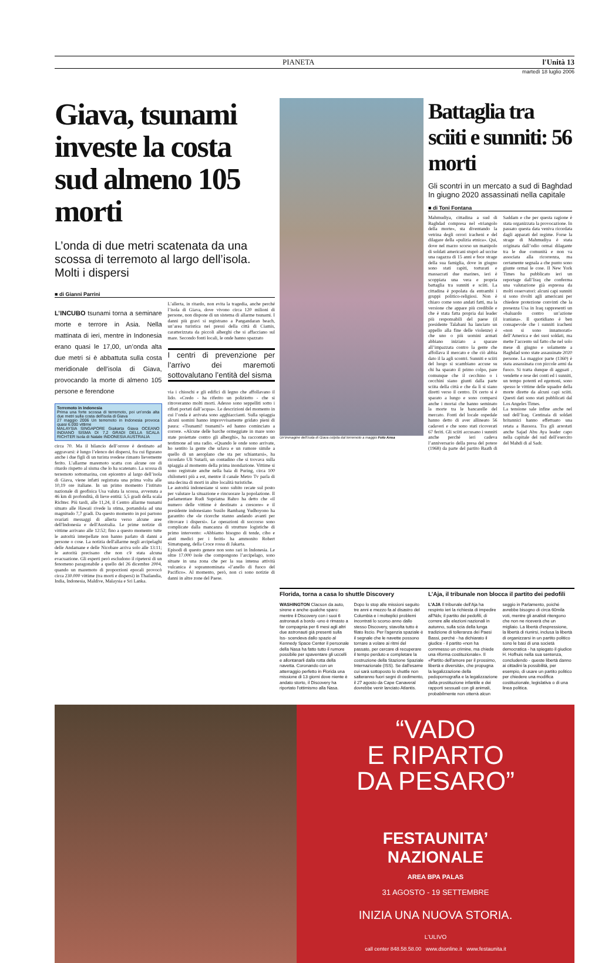PIANETA l'Unità 13
martedì 18 luglio 2006
Giava, tsunami investe la costa sud almeno 105 morti
L’onda di due metri scatenata da una scossa di terremoto al largo dell’isola. Molti i dispersi
■ di Gianni Parrini
L’INCUBO tsunami torna a seminare morte e terrore in Asia. Nella mattinata di ieri, mentre in Indonesia erano quasi le 17,00, un’onda alta due metri si è abbattuta sulla costa meridionale dell’isola di Giava, provocando la morte di almeno 105 persone e ferendone
Terremoto in Indonesia
Prima una forte scossa di terremoto, poi un'onda alta due metri sulla costa dell'isola di Giava
27 maggio 2006 Un terremoto in Indonesia provoca quasi 6.000 vittime
MALAYSIA SINGAPORE Giakarta Giava OCEANO INDIANO SISMA DI 7,2 GRADI DELLA SCALA RICHTER Isola di Natale INDONESIA AUSTRALIA
circa 70. Ma il bilancio dell’orrore è destinato ad aggravarsi: è lungo l’elenco dei dispersi, fra cui figurano anche i due figli di un turista svedese rimasto lievemente ferito. L’allarme maremoto scatta con alcune ore di ritardo rispetto al sisma che lo ha scatenato. La scossa di terremoto sottomarina, con epicentro al largo dell’isola di Giava, viene infatti registrata una prima volta alle 10,19 ore italiane. In un primo momento l’istituto nazionale di geofisica Usa valuta la scossa, avvenuta a 46 km di profondità, di lieve entità: 5,5 gradi della scala Richter. Più tardi, alle 11,24, il Centro allarme tsunami situato alle Hawaii rivede la stima, portandola ad una magnitudo 7,7 gradi. Da questo momento in poi partono svariati messaggi di allerta verso alcune aree dell'Indonesia e dell'Australia. Le prime notizie di vittime arrivano alle 12:52; fino a questo momento tutte le autorità interpellate non hanno parlato di danni a persone o cose. La notizia dell'allarme negli arcipelaghi delle Andamane e delle Nicobare arriva solo alle 13:11; le autorità precisano che non c'è stata alcuna evacuazione. Gli esperti però escludono il ripetersi di un fenomeno paragonabile a quello del 26 dicembre 2004, quando un maremoto di proporzioni epocali provocò circa 230.000 vittime (tra morti e dispersi) in Thailandia, India, Indonesia, Maldive, Malaysia e Sri Lanka.
L’allerta, in ritardo, non evita la tragedia, anche perché l’isola di Giava, dove vivono circa 120 milioni di persone, non dispone di un sistema di allarme tsunami. I danni più gravi si registrano a Pangandaran beach, un’area turistica nei pressi della città di Ciamis, caratterizzata da piccoli alberghi che si affacciano sul mare. Secondo fonti locali, le onde hanno spazzato
I centri di prevenzione per l’arrivo dei maremoti sottovalutano l’entità del sisma
via i chioschi e gli edifici di legno che affollavano il lido. «Credo - ha riferito un poliziotto - che si ritroveranno molti morti. Adesso sono seppelliti sotto i rifiuti portati dall’acqua». Le descrizioni del momento in cui l’onda è arrivata sono agghiaccianti. Sulla spiaggia alcuni uomini hanno improvvisamente gridato pieni di paura: «Tsunami! tsunami!» ed hanno cominciato a correre. «Alcune delle barche ormeggiate in mare sono state proiettate contro gli alberghi», ha raccontato un testimone ad una radio. «Quando le onde sono arrivate, ho sentito la gente che urlava e un rumore simile a quello di un aeroplano che sta per schiantarsi», ha ricordato Uli Sutarli, un contadino che si trovava sulla spiaggia al momento della prima inondazione. Vittime si sono registrate anche nella baia di Puring, circa 100 chilometri più a est, mentre il canale Metro Tv parla di una decina di morti in altre località turistiche.
Le autorità indonesiane si sono subito recate sul posto per valutare la situazione e rincuorare la popolazione. Il parlamentare Rudi Supriatna Bahro ha detto che «il numero delle vittime è destinato a crescere» e il presidente indonesiano Susilo Bambang Yudhoyono ha garantito che «le ricerche stanno andando avanti per ritrovare i dispersi». Le operazioni di soccorso sono complicate dalla mancanza di strutture logistiche di primo intervento: «Abbiamo bisogno di tende, cibo e aiuti medici per i feriti» ha ammonito Robert Simatupang, della Croce rossa di Jakarta.
Episodi di questo genere non sono rari in Indonesia. Le oltre 17.000 isole che compongono l’arcipelago, sono situate in una zona che per la sua intensa attività vulcanica è soprannominata «l’anello di fuoco del Pacifico». Al momento, però, non ci sono notizie di danni in altre zone del Paese.
Un’immagine dell’isola di Giava colpita dal terremoto a maggio Foto Ansa
Battaglia tra sciiti e sunniti: 56 morti
Gli scontri in un mercato a sud di Baghdad In giugno 2020 assassinati nella capitale
■ di Toni Fontana
Mahmudiya, cittadina a sud di Baghdad compresa nel «triangolo della morte», sta diventando la vetrina degli orrori iracheni e del dilagare della «pulizia etnica». Qui, dove nel marzo scorso un manipolo di soldati americani stuprò ad uccise una ragazza di 15 anni e fece strage della sua famiglia, dove in giugno sono stati rapiti, torturati e massacrati due marines, ieri è scoppiata una vera e propria battaglia tra sunniti e sciiti. La cittadina è popolata da entrambi i gruppi politico-religiosi. Non è chiaro come sono andati fatti, ma la versione che appare più credibile e che è stata fatta propria dai leader più responsabili del paese (il presidente Talabani ha lanciato un appello alla fine delle violenze) è che uno o più uomini armati abbiano iniziato a sparare all’impazzata contro la gente che affollava il mercato e che ciò abbia dato il la agli scontri. Sunniti e sciiti del luogo si scambiano accuse su chi ha sparato il primo colpo, pare comunque che il cecchino o i cecchini siano giunti dalla parte sciita della città e che da lì si siano diretti verso il centro. Di certo si è sparato a lungo e sono comparsi anche i mortai che hanno seminato la morte tra le bancarelle del mercato. Fonti del locale ospedale hanno detto di aver allineato 56 cadaveri e che sono stati ricoverati 67 feriti. Gli sciiti accusano i sunniti anche perché ieri cadeva l’anniversario della presa del potere (1968) da parte del partito Baath di Saddam e che per questa ragione è stata organizzata la provocazione. In passato questa data veniva ricordata dagli apparati del regime. Forse la strage di Mahmudiya è stata originata dall’odio ormai dilagante tra le due comunità e non va associata alla ricorrenza, ma certamente segnala a che punto sono giunte ormai le cose. Il New York Times ha pubblicato ieri un reportage dall’Iraq che conferma una valutazione già espressa da molti osservatori: alcuni capi sunniti si sono rivolti agli americani per chiedere protezione convinti che la presenza Usa in Iraq rappresenti un «baluardo contro un’azione iraniana». Il quotidiano è ben consapevole che i sunniti iracheni «non si sono innamorati» dell’America e dei suoi soldati, ma mette l’accento sul fatto che nel solo mese di giugno e solamente a Baghdad sono state assassinate 2020 persone. La maggior parte (1360) è stata assassinata con piccole armi da fuoco. Si tratta dunque di agguati , vendette e rese dei conti ed i sunniti, un tempo potenti ed egemoni, sono spesso le vittime delle squadre della morte dirette da alcuni capi sciiti. Questi dati sono stati pubblicati dal Los Angeles Times.
La tensione sale infine anche nel sud dell’Iraq. Centinaia di soldati britannici hanno effettuato una retata a Bassora. Tra gli arrestati anche Sajad Abu Aya leader capo nella capitale del sud dell’esercito del Mahdi di al Sadr.
Florida, torna a casa lo shuttle Discovery
WASHINGTON Clacson da auto, sirene e anche qualche sparo: mentre il Discovery con i suoi 6 astronauti a bordo -uno è rimasto a far compagnia per 6 mesi agli altri due astronauti già presenti sulla Iss- scendeva dallo spazio al Kennedy Space Center il personale della Nasa ha fatto tutto il rumore possibile per spaventare gli uccelli e allontanarli dalla rotta della navetta. Coronando con un atterraggio perfetto in Florida una missione di 13 giorni dove niente è andato storto, il Discovery ha riportato l'ottimismo alla Nasa. Dopo lo stop alle missioni seguito tre anni e mezzo fa al disastro del Columbia e i molteplici problemi incontrati lo scorso anno dallo stesso Discovery, stavolta tutto è filato liscio. Per l'agenzia spaziale è il segnale che le navette possono tornare a volare ai ritmi del passato, per cercare di recuperare il tempo perduto e completare la costruzione della Stazione Spaziale Internazionale (ISS). Se dall'esame cui sarà sottoposto lo shuttle non salteranno fuori segni di cedimento, il 27 agosto da Cape Canaveral dovrebbe venir lanciato Atlantis.
L’Aja, il tribunale non blocca il partito dei pedofili
L’AJA Il tribunale dell'Aja ha respinto ieri la richiesta di impedire all'Ndv, il partito dei pedofili, di correre alle elezioni nazionali in autunno, sulla scia della lunga tradizione di tolleranza dei Paesi Bassi, perché - ha dichiarato il giudice - il partito «non ha commesso un crimine, ma chiede una riforma costituzionale». Il «Partito dell'amore per il prossimo, libertà e diversità», che propugna la legalizzazione della pedopornografia e la legalizzazione della prostituzione infantile e dei rapporti sessuali con gli animali, probabilmente non otterrà alcun seggio in Parlamento, poiché avrebbe bisogno di circa 60mila voti, mentre gli analisti ritengono che non ne riceverà che un migliaio. La libertà d'espressione, la libertà di riunirsi, inclusa la libertà di organizzarsi in un partito politico sono le basi di una società democratica - ha spiegato il giudice H. Hofhuis nella sua sentenza, concludendo - queste libertà danno ai cittadini la possibilità, per esempio, di usare un partito politico per chiedere una modifica costituzionale, legislativa o di una linea politica.
“VADO
E RIPARTO
DA PESARO”
FESTAUNITA’
NAZIONALE
AREA BPA PALAS
31 AGOSTO - 19 SETTEMBRE
INIZIA UNA NUOVA STORIA.
L'ULIVO
call center 848.58.58.00 www.dsonline.it www.festaunita.it